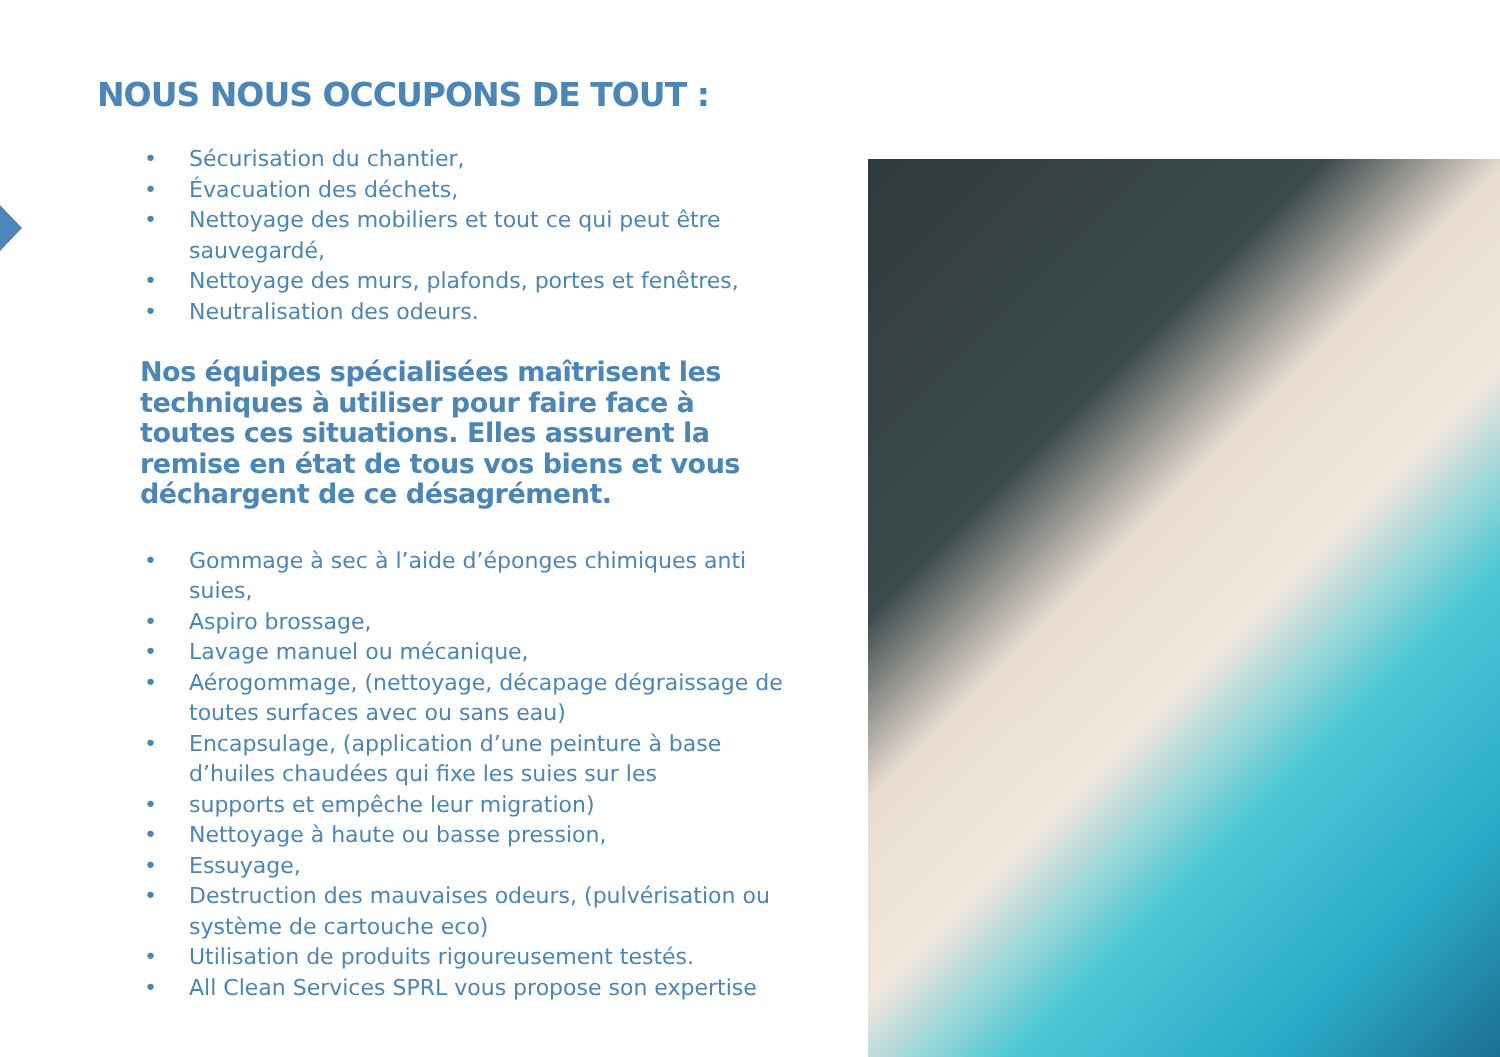NOUS NOUS OCCUPONS DE TOUT :
• Sécurisation du chantier,
• Évacuation des déchets,
• Nettoyage des mobiliers et tout ce qui peut être sauvegardé,
• Nettoyage des murs, plafonds, portes et fenêtres,
• Neutralisation des odeurs.
Nos équipes spécialisées maîtrisent les techniques à utiliser pour faire face à toutes ces situations. Elles assurent la remise en état de tous vos biens et vous déchargent de ce désagrément.
• Gommage à sec à l’aide d’éponges chimiques anti suies,
• Aspiro brossage,
• Lavage manuel ou mécanique,
• Aérogommage, (nettoyage, décapage dégraissage de toutes surfaces avec ou sans eau)
• Encapsulage, (application d’une peinture à base d’huiles chaudées qui fixe les suies sur les
• supports et empêche leur migration)
• Nettoyage à haute ou basse pression,
• Essuyage,
• Destruction des mauvaises odeurs, (pulvérisation ou système de cartouche eco)
• Utilisation de produits rigoureusement testés.
• All Clean Services SPRL vous propose son expertise